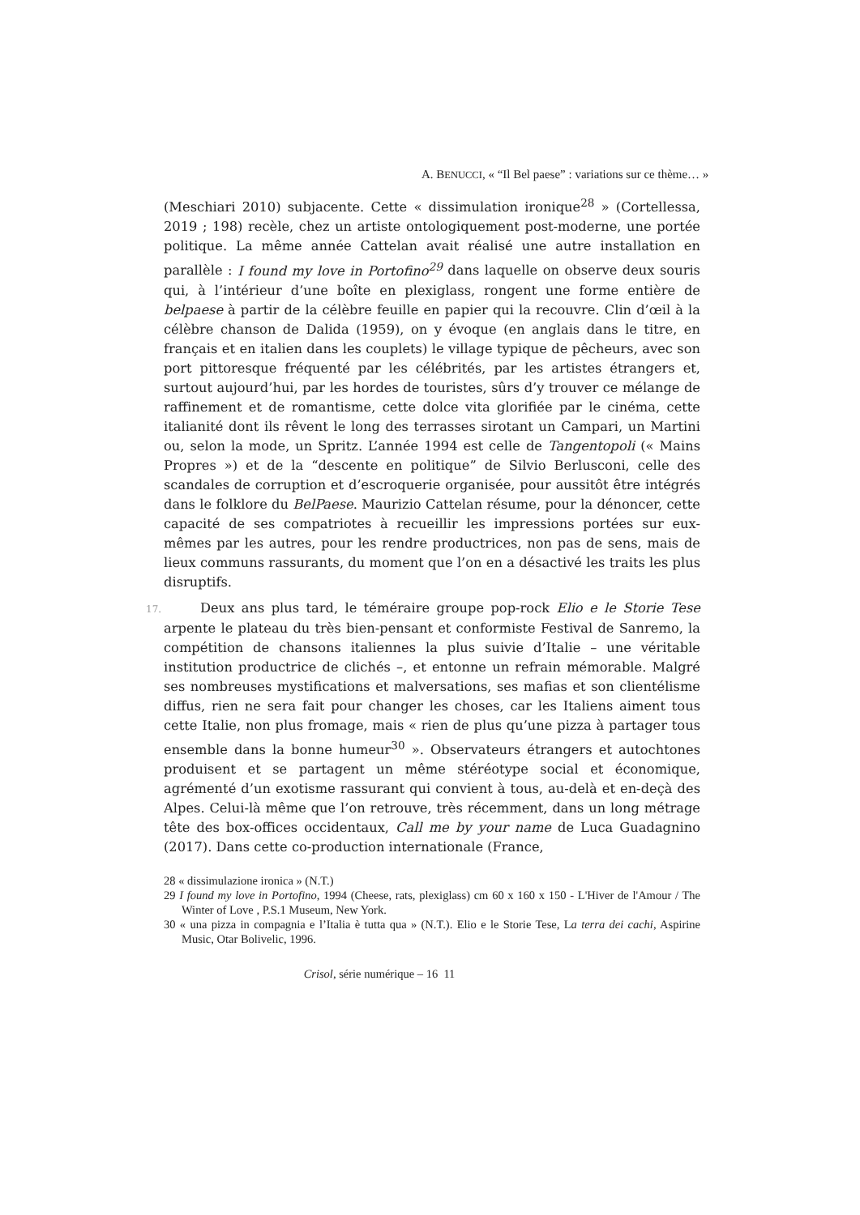A. BENUCCI, « “Il Bel paese” : variations sur ce thème… »
(Meschiari 2010) subjacente. Cette « dissimulation ironique<sup>28</sup> » (Cortellessa, 2019 ; 198) recèle, chez un artiste ontologiquement post-moderne, une portée politique. La même année Cattelan avait réalisé une autre installation en parallèle : I found my love in Portofino<sup>29</sup> dans laquelle on observe deux souris qui, à l’intérieur d’une boîte en plexiglass, rongent une forme entière de belpaese à partir de la célèbre feuille en papier qui la recouvre. Clin d’œil à la célèbre chanson de Dalida (1959), on y évoque (en anglais dans le titre, en français et en italien dans les couplets) le village typique de pêcheurs, avec son port pittoresque fréquenté par les célébrités, par les artistes étrangers et, surtout aujourd’hui, par les hordes de touristes, sûrs d’y trouver ce mélange de raffinement et de romantisme, cette dolce vita glorifiée par le cinéma, cette italianité dont ils rêvent le long des terrasses sirotant un Campari, un Martini ou, selon la mode, un Spritz. L’année 1994 est celle de Tangentopoli (« Mains Propres ») et de la “descente en politique” de Silvio Berlusconi, celle des scandales de corruption et d’escroquerie organisée, pour aussitôt être intégrés dans le folklore du BelPaese. Maurizio Cattelan résume, pour la dénoncer, cette capacité de ses compatriotes à recueillir les impressions portées sur eux-mêmes par les autres, pour les rendre productrices, non pas de sens, mais de lieux communs rassurants, du moment que l’on en a désactivé les traits les plus disruptifs.
17. Deux ans plus tard, le téméraire groupe pop-rock Elio e le Storie Tese arpente le plateau du très bien-pensant et conformiste Festival de Sanremo, la compétition de chansons italiennes la plus suivie d’Italie – une véritable institution productrice de clichés –, et entonne un refrain mémorable. Malgré ses nombreuses mystifications et malversations, ses mafias et son clientélisme diffus, rien ne sera fait pour changer les choses, car les Italiens aiment tous cette Italie, non plus fromage, mais « rien de plus qu’une pizza à partager tous ensemble dans la bonne humeur<sup>30</sup> ». Observateurs étrangers et autochtones produisent et se partagent un même stéréotype social et économique, agrémenté d’un exotisme rassurant qui convient à tous, au-delà et en-deçà des Alpes. Celui-là même que l’on retrouve, très récemment, dans un long métrage tête des box-offices occidentaux, Call me by your name de Luca Guadagnino (2017). Dans cette co-production internationale (France,
28 « dissimulazione ironica » (N.T.)
29 I found my love in Portofino, 1994 (Cheese, rats, plexiglass) cm 60 x 160 x 150 - L'Hiver de l'Amour / The Winter of Love , P.S.1 Museum, New York.
30 « una pizza in compagnia e l’Italia è tutta qua » (N.T.). Elio e le Storie Tese, La terra dei cachi, Aspirine Music, Otar Bolivelic, 1996.
Crisol, série numérique – 16 11